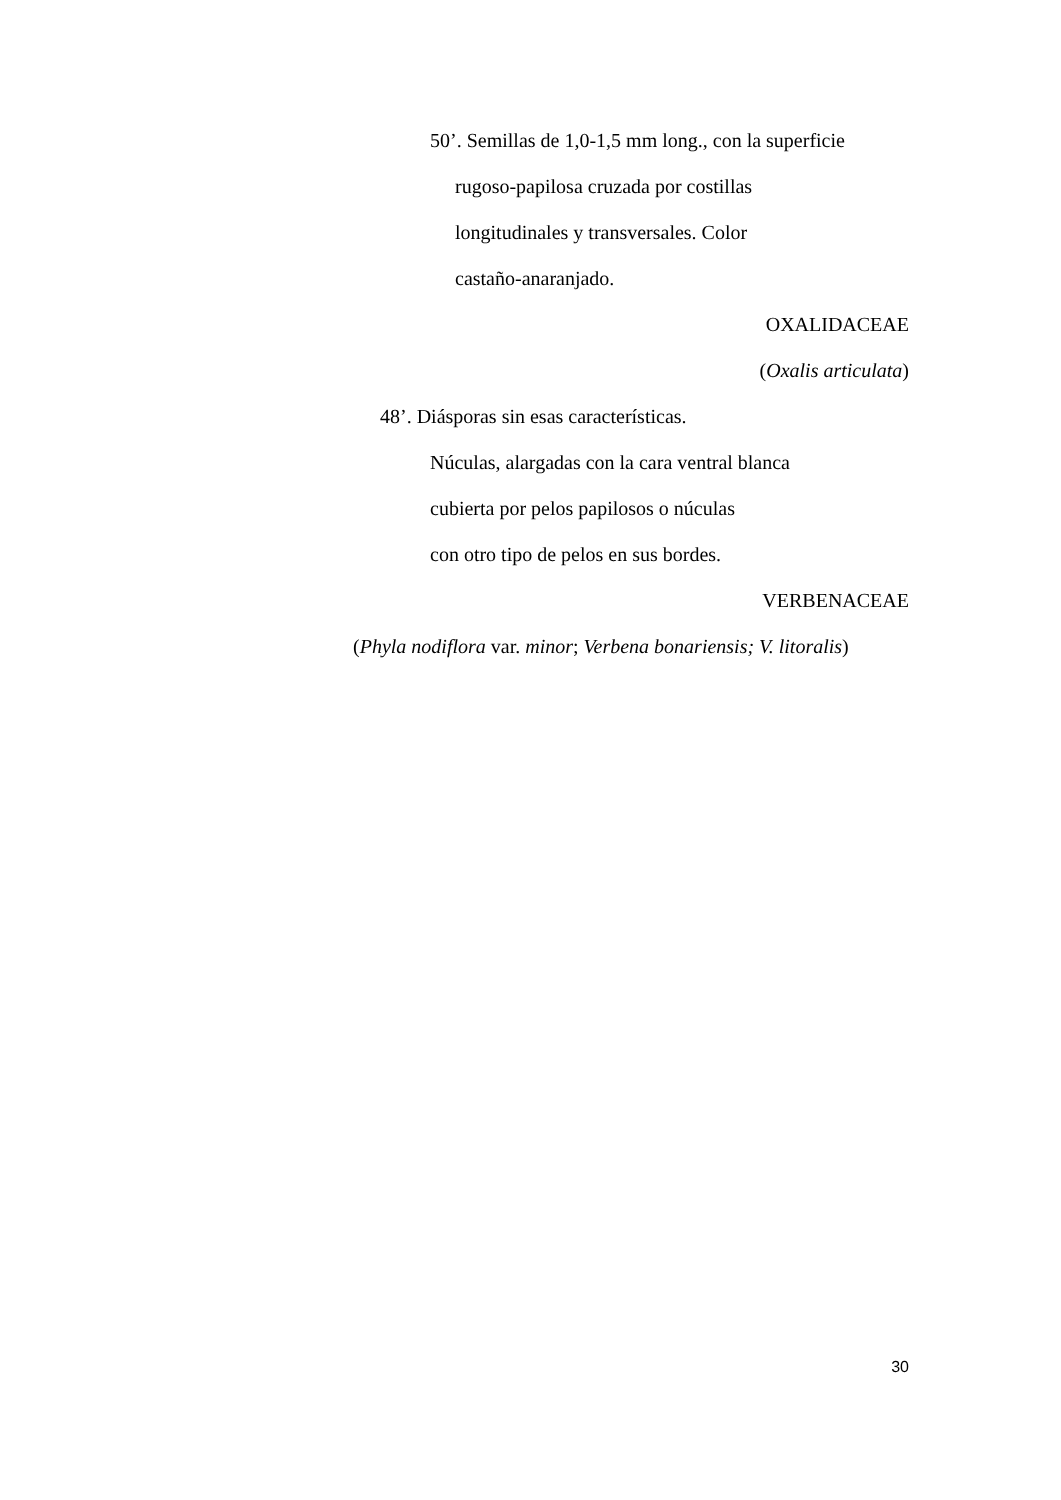50’. Semillas de 1,0-1,5 mm long., con la superficie
rugoso-papilosa cruzada por costillas
longitudinales y transversales. Color
castaño-anaranjado.
OXALIDACEAE
(Oxalis articulata)
48’. Diásporas sin esas características.
Núculas, alargadas con la cara ventral blanca
cubierta por pelos papilosos o núculas
con otro tipo de pelos en sus bordes.
VERBENACEAE
(Phyla nodiflora var. minor; Verbena bonariensis; V. litoralis)
30